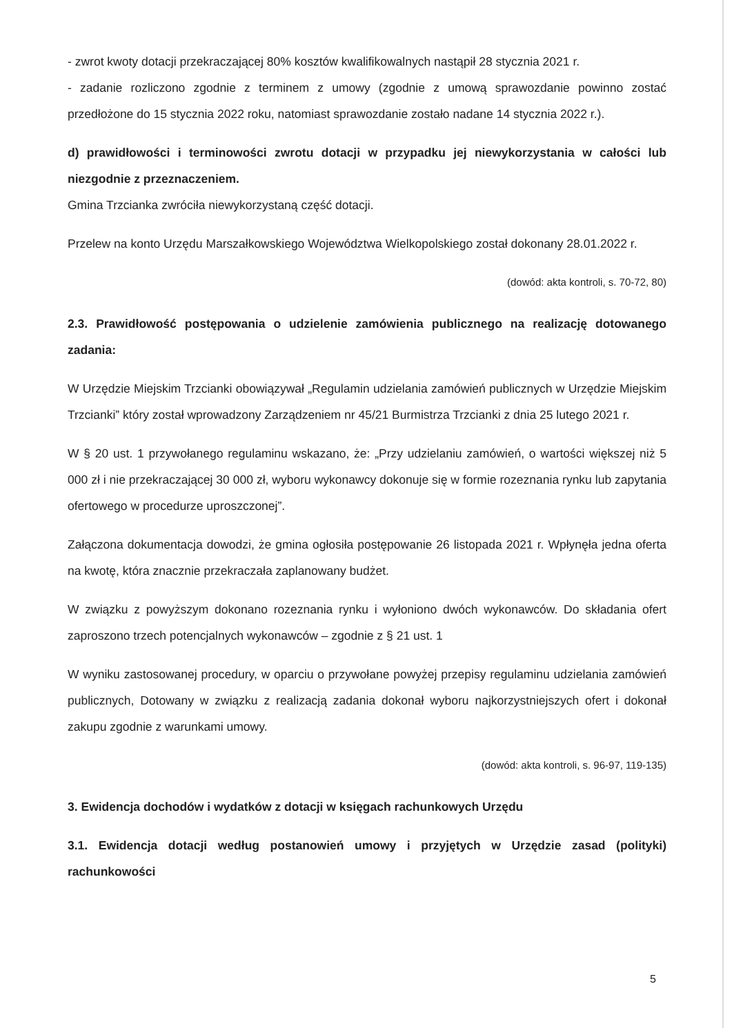- zwrot kwoty dotacji przekraczającej 80% kosztów kwalifikowalnych nastąpił 28 stycznia 2021 r.
- zadanie rozliczono zgodnie z terminem z umowy (zgodnie z umową sprawozdanie powinno zostać przedłożone do 15 stycznia 2022 roku, natomiast sprawozdanie zostało nadane 14 stycznia 2022 r.).
d) prawidłowości i terminowości zwrotu dotacji w przypadku jej niewykorzystania w całości lub niezgodnie z przeznaczeniem.
Gmina Trzcianka zwróciła niewykorzystaną część dotacji.
Przelew na konto Urzędu Marszałkowskiego Województwa Wielkopolskiego został dokonany 28.01.2022 r.
(dowód: akta kontroli, s. 70-72, 80)
2.3. Prawidłowość postępowania o udzielenie zamówienia publicznego na realizację dotowanego zadania:
W Urzędzie Miejskim Trzcianki obowiązywał „Regulamin udzielania zamówień publicznych w Urzędzie Miejskim Trzcianki” który został wprowadzony Zarządzeniem nr 45/21 Burmistrza Trzcianki z dnia 25 lutego 2021 r.
W § 20 ust. 1 przywołanego regulaminu wskazano, że: „Przy udzielaniu zamówień, o wartości większej niż 5 000 zł i nie przekraczającej 30 000 zł, wyboru wykonawcy dokonuje się w formie rozeznania rynku lub zapytania ofertowego w procedurze uproszczonej”.
Załączona dokumentacja dowodzi, że gmina ogłosiła postępowanie 26 listopada 2021 r. Wpłynęła jedna oferta na kwotę, która znacznie przekraczała zaplanowany budżet.
W związku z powyższym dokonano rozeznania rynku i wyłoniono dwóch wykonawców. Do składania ofert zaproszono trzech potencjalnych wykonawców – zgodnie z § 21 ust. 1
W wyniku zastosowanej procedury, w oparciu o przywołane powyżej przepisy regulaminu udzielania zamówień publicznych, Dotowany w związku z realizacją zadania dokonał wyboru najkorzystniejszych ofert i dokonał zakupu zgodnie z warunkami umowy.
(dowód: akta kontroli, s. 96-97, 119-135)
3. Ewidencja dochodów i wydatków z dotacji w księgach rachunkowych Urzędu
3.1. Ewidencja dotacji według postanowień umowy i przyjętych w Urzędzie zasad (polityki) rachunkowości
5